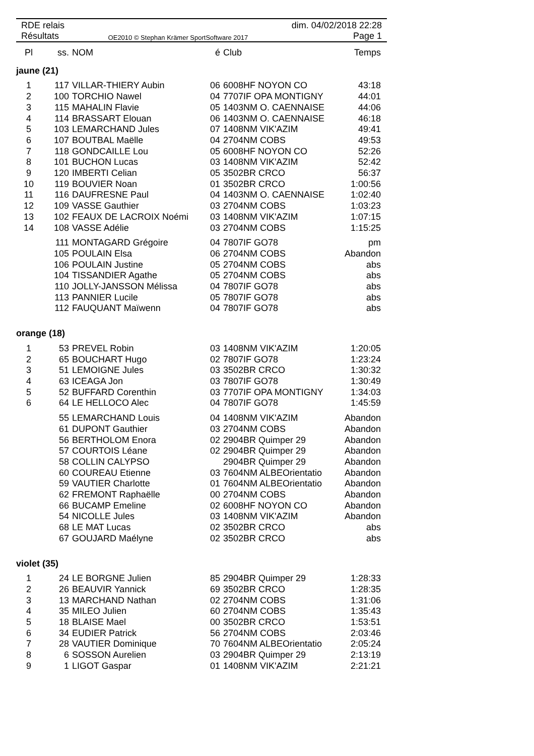RDE relais
Résultats
OE2010 © Stephan Krämer SportSoftware 2017
dim. 04/02/2018 22:28
Page 1
| Pl | ss. | NOM | é | Club | Temps |
| --- | --- | --- | --- | --- | --- |
| jaune (21) | | | | | |
| 1 | 117 | VILLAR-THIERY Aubin | 06 | 6008HF NOYON CO | 43:18 |
| 2 | 100 | TORCHIO Nawel | 04 | 7707IF OPA MONTIGNY | 44:01 |
| 3 | 115 | MAHALIN Flavie | 05 | 1403NM O. CAENNAISE | 44:06 |
| 4 | 114 | BRASSART Elouan | 06 | 1403NM O. CAENNAISE | 46:18 |
| 5 | 103 | LEMARCHAND Jules | 07 | 1408NM VIK'AZIM | 49:41 |
| 6 | 107 | BOUTBAL Maëlle | 04 | 2704NM COBS | 49:53 |
| 7 | 118 | GONDCAILLE Lou | 05 | 6008HF NOYON CO | 52:26 |
| 8 | 101 | BUCHON Lucas | 03 | 1408NM VIK'AZIM | 52:42 |
| 9 | 120 | IMBERTI Celian | 05 | 3502BR CRCO | 56:37 |
| 10 | 119 | BOUVIER Noan | 01 | 3502BR CRCO | 1:00:56 |
| 11 | 116 | DAUFRESNE Paul | 04 | 1403NM O. CAENNAISE | 1:02:40 |
| 12 | 109 | VASSE Gauthier | 03 | 2704NM COBS | 1:03:23 |
| 13 | 102 | FEAUX DE LACROIX Noémi | 03 | 1408NM VIK'AZIM | 1:07:15 |
| 14 | 108 | VASSE Adélie | 03 | 2704NM COBS | 1:15:25 |
| | 111 | MONTAGARD Grégoire | 04 | 7807IF GO78 | pm |
| | 105 | POULAIN Elsa | 06 | 2704NM COBS | Abandon |
| | 106 | POULAIN Justine | 05 | 2704NM COBS | abs |
| | 104 | TISSANDIER Agathe | 05 | 2704NM COBS | abs |
| | 110 | JOLLY-JANSSON Mélissa | 04 | 7807IF GO78 | abs |
| | 113 | PANNIER Lucile | 05 | 7807IF GO78 | abs |
| | 112 | FAUQUANT Maïwenn | 04 | 7807IF GO78 | abs |
| orange (18) | | | | | |
| 1 | 53 | PREVEL Robin | 03 | 1408NM VIK'AZIM | 1:20:05 |
| 2 | 65 | BOUCHART Hugo | 02 | 7807IF GO78 | 1:23:24 |
| 3 | 51 | LEMOIGNE Jules | 03 | 3502BR CRCO | 1:30:32 |
| 4 | 63 | ICEAGA Jon | 03 | 7807IF GO78 | 1:30:49 |
| 5 | 52 | BUFFARD Corenthin | 03 | 7707IF OPA MONTIGNY | 1:34:03 |
| 6 | 64 | LE HELLOCO Alec | 04 | 7807IF GO78 | 1:45:59 |
| | 55 | LEMARCHAND Louis | 04 | 1408NM VIK'AZIM | Abandon |
| | 61 | DUPONT Gauthier | 03 | 2704NM COBS | Abandon |
| | 56 | BERTHOLOM Enora | 02 | 2904BR Quimper 29 | Abandon |
| | 57 | COURTOIS Léane | 02 | 2904BR Quimper 29 | Abandon |
| | 58 | COLLIN CALYPSO | | 2904BR Quimper 29 | Abandon |
| | 60 | COUREAU Etienne | 03 | 7604NM ALBEOrientatio | Abandon |
| | 59 | VAUTIER Charlotte | 01 | 7604NM ALBEOrientatio | Abandon |
| | 62 | FREMONT Raphaëlle | 00 | 2704NM COBS | Abandon |
| | 66 | BUCAMP Emeline | 02 | 6008HF NOYON CO | Abandon |
| | 54 | NICOLLE Jules | 03 | 1408NM VIK'AZIM | Abandon |
| | 68 | LE MAT Lucas | 02 | 3502BR CRCO | abs |
| | 67 | GOUJARD Maélyne | 02 | 3502BR CRCO | abs |
| violet (35) | | | | | |
| 1 | 24 | LE BORGNE Julien | 85 | 2904BR Quimper 29 | 1:28:33 |
| 2 | 26 | BEAUVIR Yannick | 69 | 3502BR CRCO | 1:28:35 |
| 3 | 13 | MARCHAND Nathan | 02 | 2704NM COBS | 1:31:06 |
| 4 | 35 | MILEO Julien | 60 | 2704NM COBS | 1:35:43 |
| 5 | 18 | BLAISE Mael | 00 | 3502BR CRCO | 1:53:51 |
| 6 | 34 | EUDIER Patrick | 56 | 2704NM COBS | 2:03:46 |
| 7 | 28 | VAUTIER Dominique | 70 | 7604NM ALBEOrientatio | 2:05:24 |
| 8 | 6 | SOSSON Aurelien | 03 | 2904BR Quimper 29 | 2:13:19 |
| 9 | 1 | LIGOT Gaspar | 01 | 1408NM VIK'AZIM | 2:21:21 |